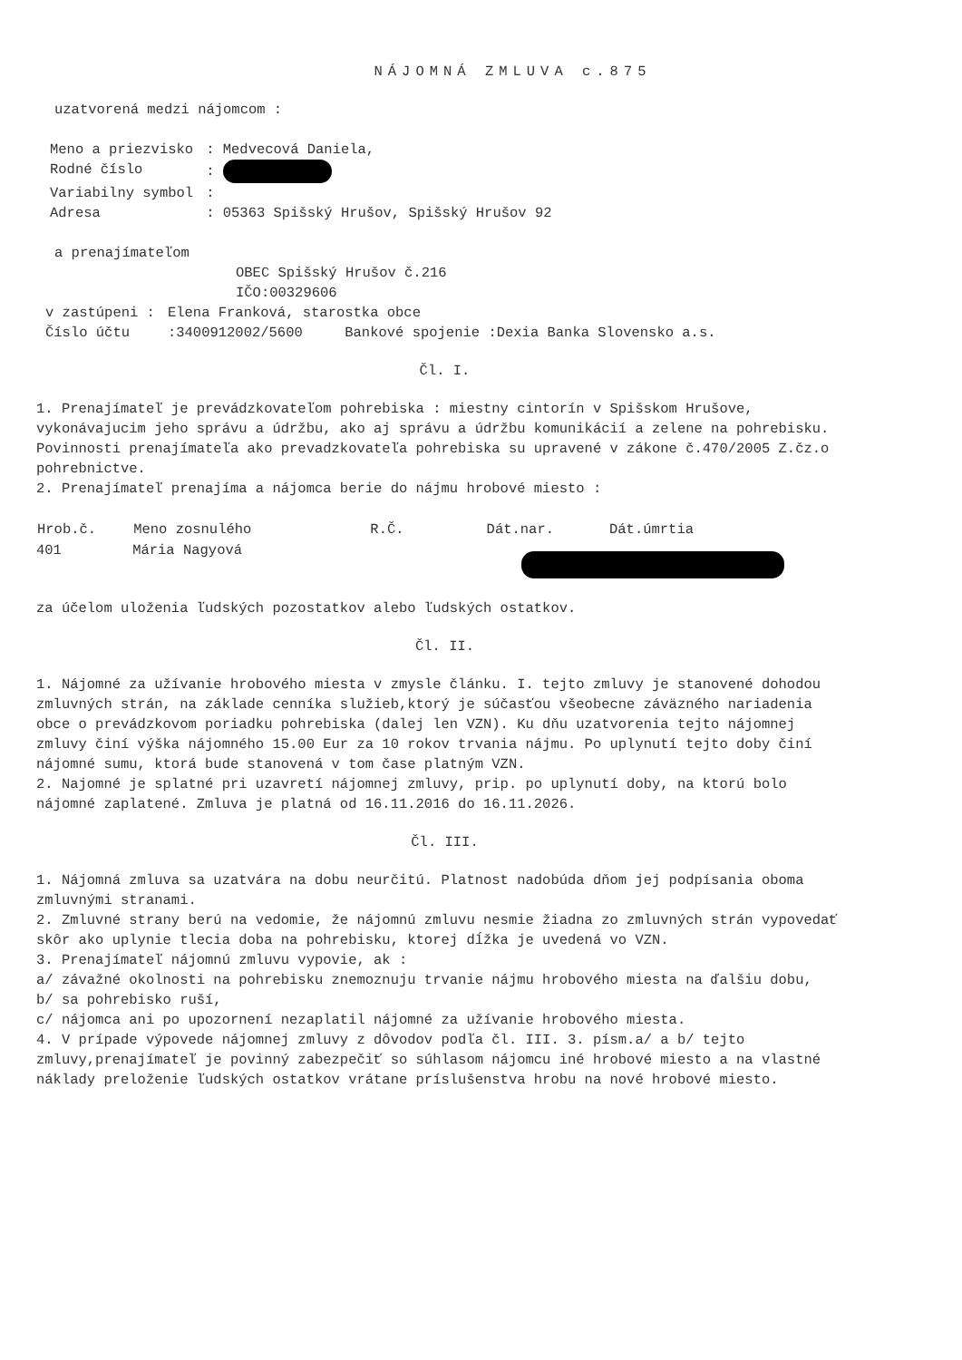NÁJOMNÁ ZMLUVA c.875
uzatvorená medzi nájomcom :
| Meno a priezvisko | : Medvecová Daniela, |
| Rodné číslo | : |
| Variabilny symbol | : |
| Adresa | : 05363 Spišský Hrušov, Spišský Hrušov 92 |
a prenajímateľom
OBEC Spišský Hrušov č.216
IČO:00329606
| v zastúpeni : | Elena Franková, starostka obce |
| Číslo účtu | :3400912002/5600 Bankové spojenie :Dexia Banka Slovensko a.s. |
Čl. I.
1. Prenajímateľ je prevádzkovateľom pohrebiska : miestny cintorín v Spišskom Hrušove, vykonávajucim jeho správu a údržbu, ako aj správu a údržbu komunikácií a zelene na pohrebisku. Povinnosti prenajímateľa ako prevadzkovateľa pohrebiska su upravené v zákone č.470/2005 Z.čz.o pohrebnictve.
2. Prenajímateľ prenajíma a nájomca berie do nájmu hrobové miesto :
| Hrob.č. | Meno zosnulého | R.Č. | Dát.nar. | Dát.úmrtia |
| --- | --- | --- | --- | --- |
| 401 | Mária Nagyová | | | |
za účelom uloženia ľudských pozostatkov alebo ľudských ostatkov.
Čl. II.
1. Nájomné za užívanie hrobového miesta v zmysle článku. I. tejto zmluvy je stanovené dohodou zmluvných strán, na základe cenníka služieb,ktorý je súčasťou všeobecne záväzného nariadenia obce o prevádzkovom poriadku pohrebiska (dalej len VZN). Ku dňu uzatvorenia tejto nájomnej zmluvy činí výška nájomného 15.00 Eur za 10 rokov trvania nájmu. Po uplynutí tejto doby činí nájomné sumu, ktorá bude stanovená v tom čase platným VZN.
2. Najomné je splatné pri uzavretí nájomnej zmluvy, prip. po uplynutí doby, na ktorú bolo nájomné zaplatené. Zmluva je platná od 16.11.2016 do 16.11.2026.
Čl. III.
1. Nájomná zmluva sa uzatvára na dobu neurčitú. Platnost nadobúda dňom jej podpísania oboma zmluvnými stranami.
2. Zmluvné strany berú na vedomie, že nájomnú zmluvu nesmie žiadna zo zmluvných strán vypovedať skôr ako uplynie tlecia doba na pohrebisku, ktorej dĺžka je uvedená vo VZN.
3. Prenajímateľ nájomnú zmluvu vypovie, ak :
a/ závažné okolnosti na pohrebisku znemoznuju trvanie nájmu hrobového miesta na ďalšiu dobu,
b/ sa pohrebisko ruší,
c/ nájomca ani po upozornení nezaplatil nájomné za užívanie hrobového miesta.
4. V prípade výpovede nájomnej zmluvy z dôvodov podľa čl. III. 3. písm.a/ a b/ tejto zmluvy,prenajímateľ je povinný zabezpečiť so súhlasom nájomcu iné hrobové miesto a na vlastné náklady preloženie ľudských ostatkov vrátane príslušenstva hrobu na nové hrobové miesto.